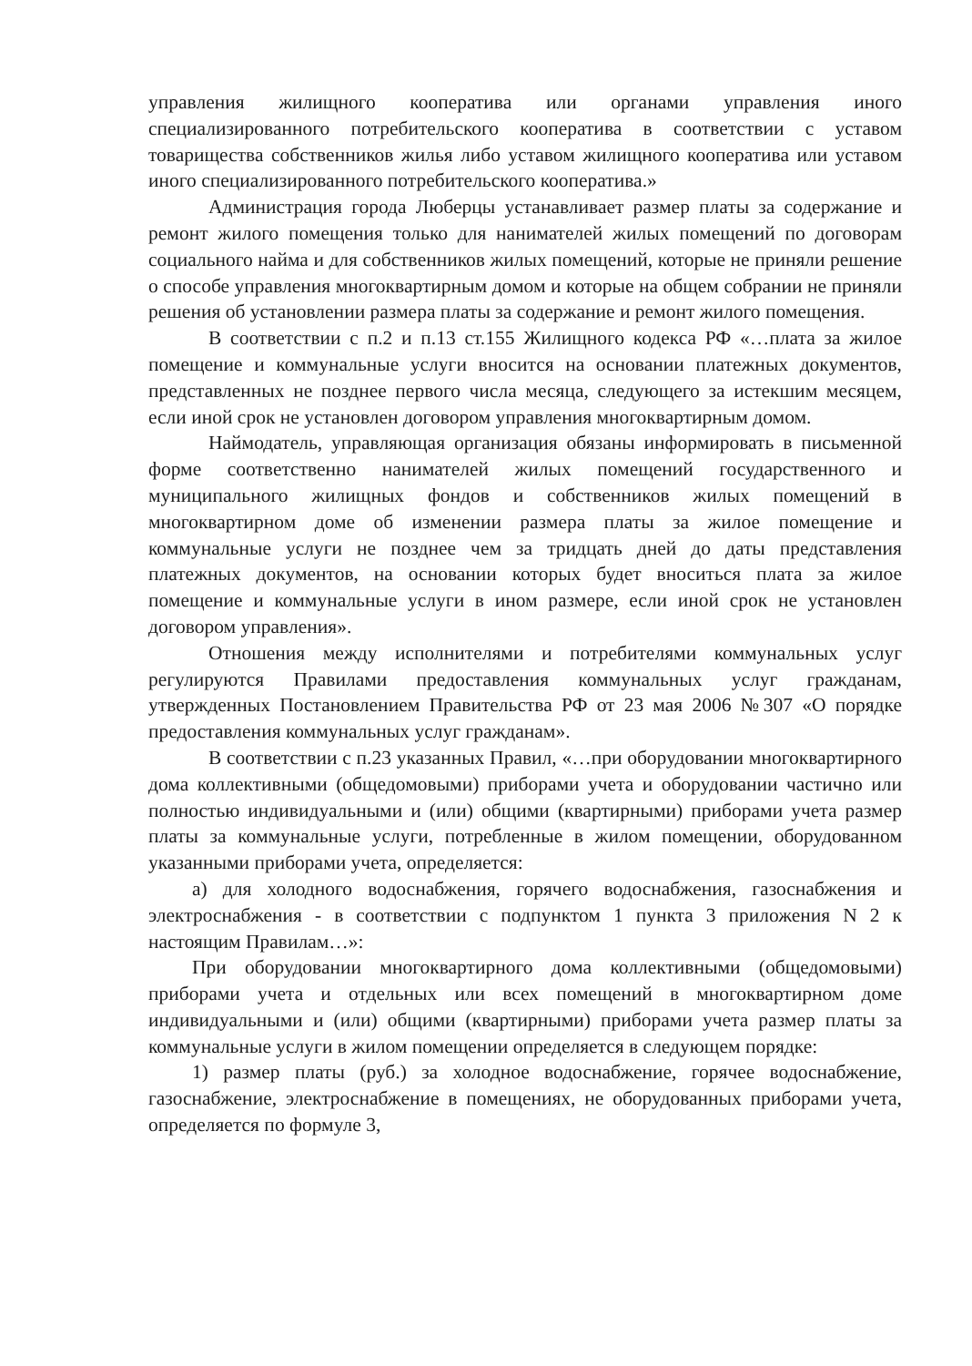управления жилищного кооператива или органами управления иного специализированного потребительского кооператива в соответствии с уставом товарищества собственников жилья либо уставом жилищного кооператива или уставом иного специализированного потребительского кооператива.»
Администрация города Люберцы устанавливает размер платы за содержание и ремонт жилого помещения только для нанимателей жилых помещений по договорам социального найма и для собственников жилых помещений, которые не приняли решение о способе управления многоквартирным домом и которые на общем собрании не приняли решения об установлении размера платы за содержание и ремонт жилого помещения.
В соответствии с п.2 и п.13 ст.155 Жилищного кодекса РФ «…плата за жилое помещение и коммунальные услуги вносится на основании платежных документов, представленных не позднее первого числа месяца, следующего за истекшим месяцем, если иной срок не установлен договором управления многоквартирным домом.
Наймодатель, управляющая организация обязаны информировать в письменной форме соответственно нанимателей жилых помещений государственного и муниципального жилищных фондов и собственников жилых помещений в многоквартирном доме об изменении размера платы за жилое помещение и коммунальные услуги не позднее чем за тридцать дней до даты представления платежных документов, на основании которых будет вноситься плата за жилое помещение и коммунальные услуги в ином размере, если иной срок не установлен договором управления».
Отношения между исполнителями и потребителями коммунальных услуг регулируются Правилами предоставления коммунальных услуг гражданам, утвержденных Постановлением Правительства РФ от 23 мая 2006 №307 «О порядке предоставления коммунальных услуг гражданам».
В соответствии с п.23 указанных Правил, «…при оборудовании многоквартирного дома коллективными (общедомовыми) приборами учета и оборудовании частично или полностью индивидуальными и (или) общими (квартирными) приборами учета размер платы за коммунальные услуги, потребленные в жилом помещении, оборудованном указанными приборами учета, определяется:
а) для холодного водоснабжения, горячего водоснабжения, газоснабжения и электроснабжения - в соответствии с подпунктом 1 пункта 3 приложения N 2 к настоящим Правилам…»:
При оборудовании многоквартирного дома коллективными (общедомовыми) приборами учета и отдельных или всех помещений в многоквартирном доме индивидуальными и (или) общими (квартирными) приборами учета размер платы за коммунальные услуги в жилом помещении определяется в следующем порядке:
1) размер платы (руб.) за холодное водоснабжение, горячее водоснабжение, газоснабжение, электроснабжение в помещениях, не оборудованных приборами учета, определяется по формуле 3,